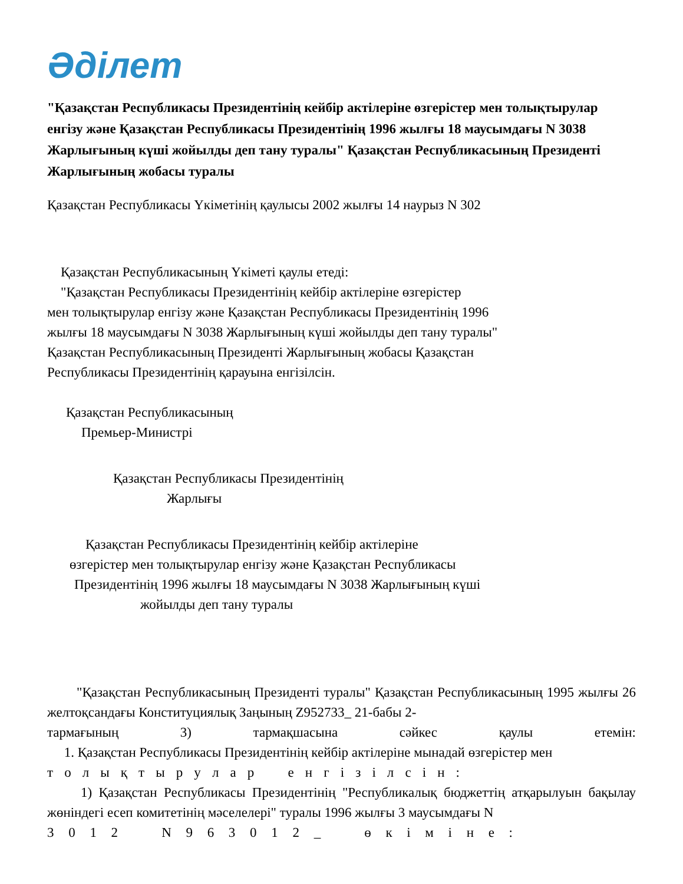Әділет
"Қазақстан Республикасы Президентінің кейбір актілеріне өзгерістер мен толықтырулар енгізу және Қазақстан Республикасы Президентінің 1996 жылғы 18 маусымдағы N 3038 Жарлығының күші жойылды деп тану туралы" Қазақстан Республикасының Президенті Жарлығының жобасы туралы
Қазақстан Республикасы Үкіметінің қаулысы 2002 жылғы 14 наурыз N 302
Қазақстан Республикасының Үкіметі қаулы етеді:
"Қазақстан Республикасы Президентінің кейбір актілеріне өзгерістер
мен толықтырулар енгізу және Қазақстан Республикасы Президентінің 1996
жылғы 18 маусымдағы N 3038 Жарлығының күші жойылды деп тану туралы"
Қазақстан Республикасының Президенті Жарлығының жобасы Қазақстан
Республикасы Президентінің қарауына енгізілсін.
Қазақстан Республикасының
Премьер-Министрі
Қазақстан Республикасы Президентінің
Жарлығы
Қазақстан Республикасы Президентінің кейбір актілеріне
өзгерістер мен толықтырулар енгізу және Қазақстан Республикасы
Президентінің 1996 жылғы 18 маусымдағы N 3038 Жарлығының күші
жойылды деп тану туралы
"Қазақстан Республикасының Президенті туралы" Қазақстан Республикасының 1995 жылғы 26 желтоқсандағы Конституциялық Заңының Z952733_ 21-бабы 2-
тармағының 3) тармақшасына сәйкес қаулы етемін:
1. Қазақстан Республикасы Президентінің кейбір актілеріне мынадай өзгерістер мен
т о л ы қ т ы р у л а р е н г і з і л с і н :
1) Қазақстан Республикасы Президентінің "Республикалық бюджеттің атқарылуын бақылау жөніндегі есеп комитетінің мәселелері" туралы 1996 жылғы 3 маусымдағы N
3 0 1 2 N 9 6 3 0 1 2 _ ө к і м і н е :